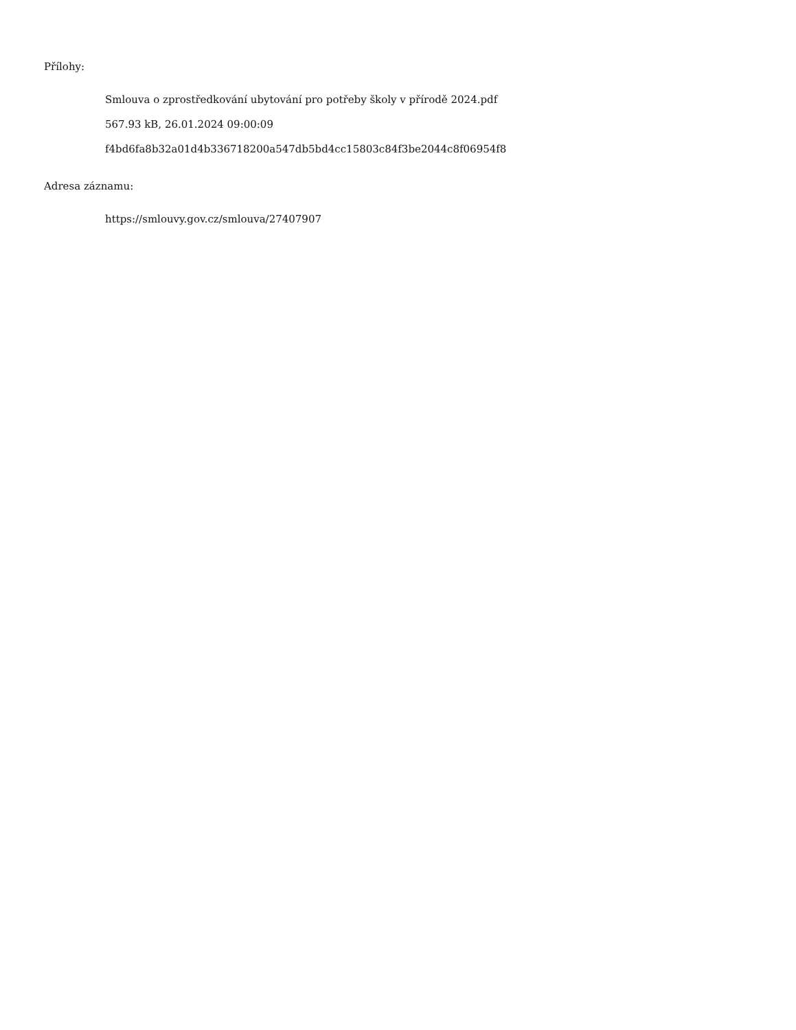Přílohy:
Smlouva o zprostředkování ubytování pro potřeby školy v přírodě 2024.pdf
567.93 kB, 26.01.2024 09:00:09
f4bd6fa8b32a01d4b336718200a547db5bd4cc15803c84f3be2044c8f06954f8
Adresa záznamu:
https://smlouvy.gov.cz/smlouva/27407907